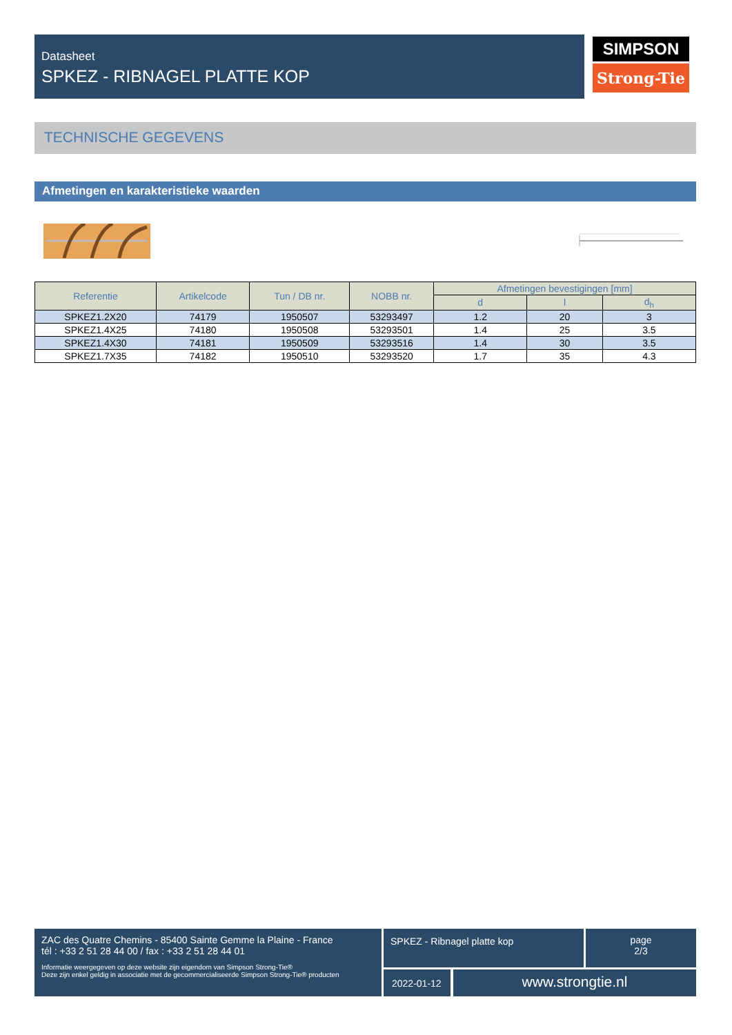Datasheet
SPKEZ - RIBNAGEL PLATTE KOP
SIMPSON
Strong-Tie
TECHNISCHE GEGEVENS
Afmetingen en karakteristieke waarden
| Referentie | Artikelcode | Tun / DB nr. | NOBB nr. | Afmetingen bevestigingen [mm] | | |
| --- | --- | --- | --- | --- | --- | --- |
| | | | | d | l | d<sub>h</sub> |
| SPKEZ1.2X20 | 74179 | 1950507 | 53293497 | 1.2 | 20 | 3 |
| SPKEZ1.4X25 | 74180 | 1950508 | 53293501 | 1.4 | 25 | 3.5 |
| SPKEZ1.4X30 | 74181 | 1950509 | 53293516 | 1.4 | 30 | 3.5 |
| SPKEZ1.7X35 | 74182 | 1950510 | 53293520 | 1.7 | 35 | 4.3 |
ZAC des Quatre Chemins - 85400 Sainte Gemme la Plaine - France
tél : +33 2 51 28 44 00 / fax : +33 2 51 28 44 01
Informatie weergegeven op deze website zijn eigendom van Simpson Strong-Tie®
Deze zijn enkel geldig in associatie met de gecommercialiseerde Simpson Strong-Tie® producten
SPKEZ - Ribnagel platte kop
page
2/3
2022-01-12 www.strongtie.nl